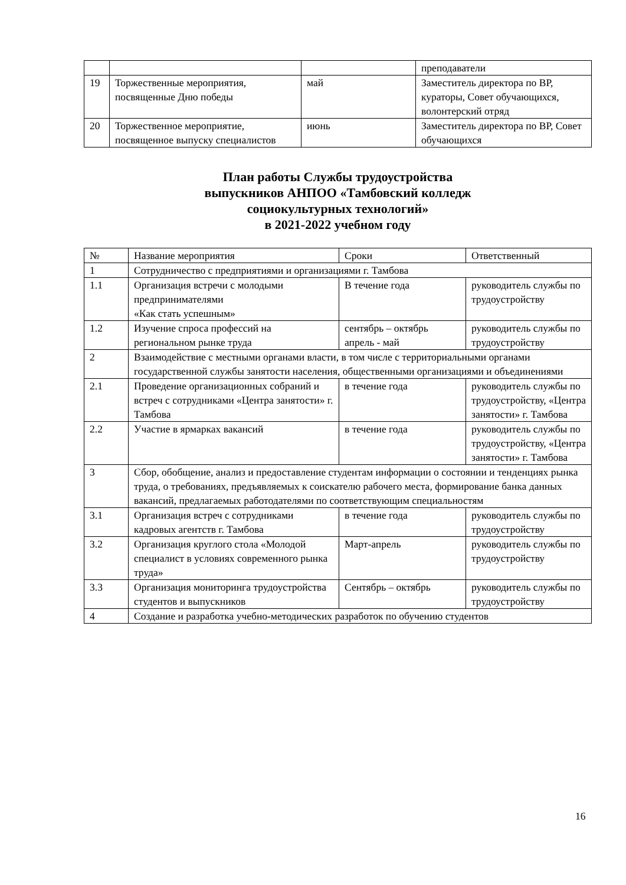| | | | преподаватели |
| 19 | Торжественные мероприятия, посвященные Дню победы | май | Заместитель директора по ВР, кураторы, Совет обучающихся, волонтерский отряд |
| 20 | Торжественное мероприятие, посвященное выпуску специалистов | июнь | Заместитель директора по ВР, Совет обучающихся |
План работы Службы трудоустройства
выпускников АНПОО «Тамбовский колледж
социокультурных технологий»
в 2021-2022 учебном году
| № | Название мероприятия | Сроки | Ответственный |
| 1 | Сотрудничество с предприятиями и организациями г. Тамбова | | |
| 1.1 | Организация встречи с молодыми предпринимателями «Как стать успешным» | В течение года | руководитель службы по трудоустройству |
| 1.2 | Изучение спроса профессий на региональном рынке труда | сентябрь – октябрь апрель - май | руководитель службы по трудоустройству |
| 2 | Взаимодействие с местными органами власти, в том числе с территориальными органами государственной службы занятости населения, общественными организациями и объединениями | | |
| 2.1 | Проведение организационных собраний и встреч с сотрудниками «Центра занятости» г. Тамбова | в течение года | руководитель службы по трудоустройству, «Центра занятости» г. Тамбова |
| 2.2 | Участие в ярмарках вакансий | в течение года | руководитель службы по трудоустройству, «Центра занятости» г. Тамбова |
| 3 | Сбор, обобщение, анализ и предоставление студентам информации о состоянии и тенденциях рынка труда, о требованиях, предъявляемых к соискателю рабочего места, формирование банка данных вакансий, предлагаемых работодателями по соответствующим специальностям | | |
| 3.1 | Организация встреч с сотрудниками кадровых агентств г. Тамбова | в течение года | руководитель службы по трудоустройству |
| 3.2 | Организация круглого стола «Молодой специалист в условиях современного рынка труда» | Март-апрель | руководитель службы по трудоустройству |
| 3.3 | Организация мониторинга трудоустройства студентов и выпускников | Сентябрь – октябрь | руководитель службы по трудоустройству |
| 4 | Создание и разработка учебно-методических разработок по обучению студентов | | |
16